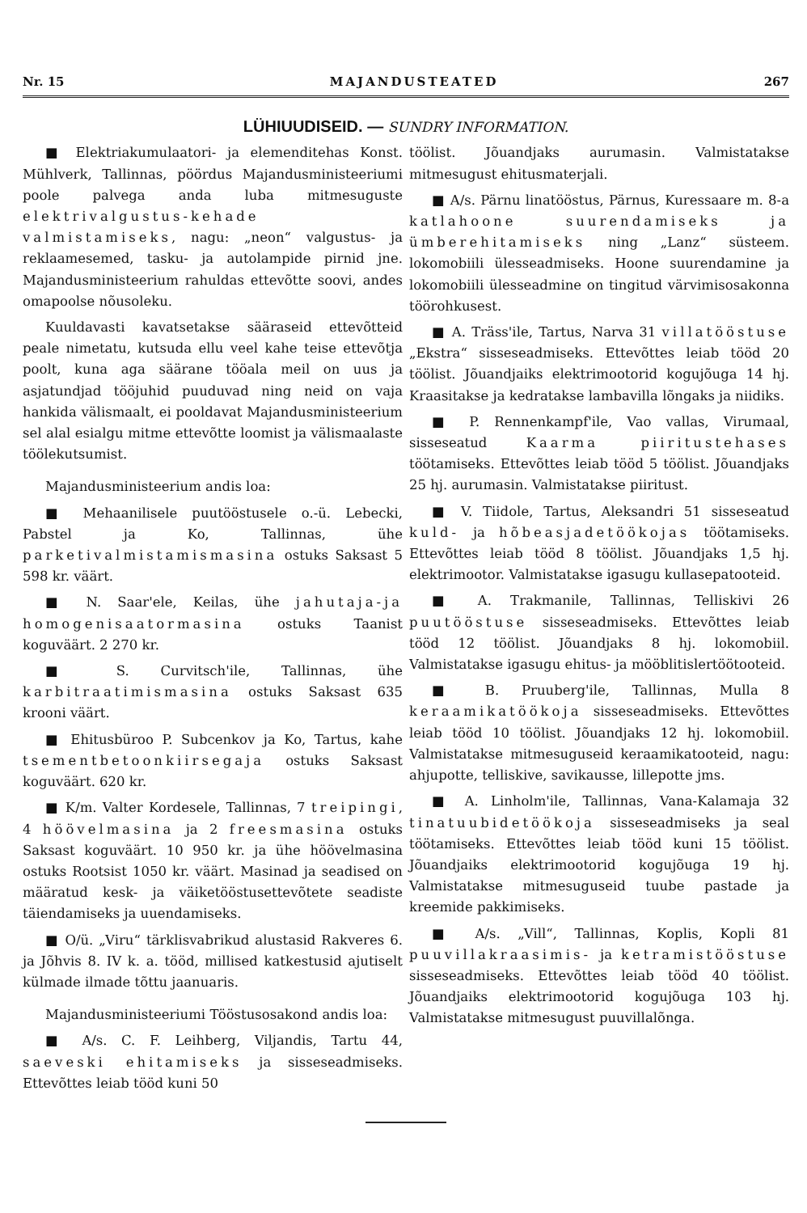Nr. 15 MAJANDUSTEATED 267
LÜHIUUDISEID. — SUNDRY INFORMATION.
■ Elektriakumulaatori- ja elemenditehas Konst. Mühlverk, Tallinnas, pöördus Majandusministeeriumi poole palvega anda luba mitmesuguste elektrivalgustus-kehade valmistamiseks, nagu: „neon“ valgustus- ja reklaamesemed, tasku- ja autolampide pirnid jne. Majandusministeerium rahuldas ettevõtte soovi, andes omapoolse nõusoleku.
Kuuldavasti kavatsetakse sääraseid ettevõtteid peale nimetatu, kutsuda ellu veel kahe teise ettevõtja poolt, kuna aga säärane tööala meil on uus ja asjatundjad tööjuhid puuduvad ning neid on vaja hankida välismaalt, ei pooldavat Majandusministeerium sel alal esialgu mitme ettevõtte loomist ja välismaalaste töölekutsumist.
Majandusministeerium andis loa:
■ Mehaanilisele puutööstusele o.-ü. Lebecki, Pabstel ja Ko, Tallinnas, ühe parketivalmistamismasina ostuks Saksast 5 598 kr. väärt.
■ N. Saar'ele, Keilas, ühe jahutaja-ja homogenisaatormasina ostuks Taanist koguväärt. 2 270 kr.
■ S. Curvitsch'ile, Tallinnas, ühe karbitraatimismasina ostuks Saksast 635 krooni väärt.
■ Ehitusbüroo P. Subcenkov ja Ko, Tartus, kahe tsementbetoonkiirsegaja ostuks Saksast koguväärt. 620 kr.
■ K/m. Valter Kordesele, Tallinnas, 7 treipingi, 4 höövelmasina ja 2 freesmasina ostuks Saksast koguväärt. 10 950 kr. ja ühe höövelmasina ostuks Rootsist 1050 kr. väärt. Masinad ja seadised on määratud kesk- ja väiketööstusettevõtete seadiste täiendamiseks ja uuendamiseks.
■ O/ü. „Viru“ tärklisvabrikud alustasid Rakveres 6. ja Jõhvis 8. IV k. a. tööd, millised katkestusid ajutiselt külmade ilmade tõttu jaanuaris.
Majandusministeeriumi Tööstusosakond andis loa:
■ A/s. C. F. Leihberg, Viljandis, Tartu 44, saeveski ehitamiseks ja sisseseadmiseks. Ettevõttes leiab tööd kuni 50
töölist. Jõuandjaks aurumasin. Valmistatakse mitmesugust ehitusmaterjali.
■ A/s. Pärnu linatööstus, Pärnus, Kuressaare m. 8-a katlahoone suurendamiseks ja ümberehitamiseks ning „Lanz“ süsteem. lokomobiili ülesseadmiseks. Hoone suurendamine ja lokomobiili ülesseadmine on tingitud värvimisosakonna töörohkusest.
■ A. Träss'ile, Tartus, Narva 31 villatööstuse „Ekstra“ sisseseadmiseks. Ettevõttes leiab tööd 20 töölist. Jõuandjaiks elektrimootorid kogujõuga 14 hj. Kraasitakse ja kedratakse lambavilla lõngaks ja niidiks.
■ P. Rennenkampf'ile, Vao vallas, Virumaal, sisseseatud Kaarma piiritustehases töötamiseks. Ettevõttes leiab tööd 5 töölist. Jõuandjaks 25 hj. aurumasin. Valmistatakse piiritust.
■ V. Tiidole, Tartus, Aleksandri 51 sisseseatud kuld- ja hõbeasjadetöökojas töötamiseks. Ettevõttes leiab tööd 8 töölist. Jõuandjaks 1,5 hj. elektrimootor. Valmistatakse igasugu kullasepatooteid.
■ A. Trakmanile, Tallinnas, Telliskivi 26 puutööstuse sisseseadmiseks. Ettevõttes leiab tööd 12 töölist. Jõuandjaks 8 hj. lokomobiil. Valmistatakse igasugu ehitus- ja mööblitislertöötooteid.
■ B. Pruuberg'ile, Tallinnas, Mulla 8 keraamikatöökoja sisseseadmiseks. Ettevõttes leiab tööd 10 töölist. Jõuandjaks 12 hj. lokomobiil. Valmistatakse mitmesuguseid keraamikatooteid, nagu: ahjupotte, telliskive, savikausse, lillepotte jms.
■ A. Linholm'ile, Tallinnas, Vana-Kalamaja 32 tinatuubidetöökoja sisseseadmiseks ja seal töötamiseks. Ettevõttes leiab tööd kuni 15 töölist. Jõuandjaiks elektrimootorid kogujõuga 19 hj. Valmistatakse mitmesuguseid tuube pastade ja kreemide pakkimiseks.
■ A/s. „Vill“, Tallinnas, Koplis, Kopli 81 puuvillakraasimis- ja ketramistööstuse sisseseadmiseks. Ettevõttes leiab tööd 40 töölist. Jõuandjaiks elektrimootorid kogujõuga 103 hj. Valmistatakse mitmesugust puuvillalõnga.